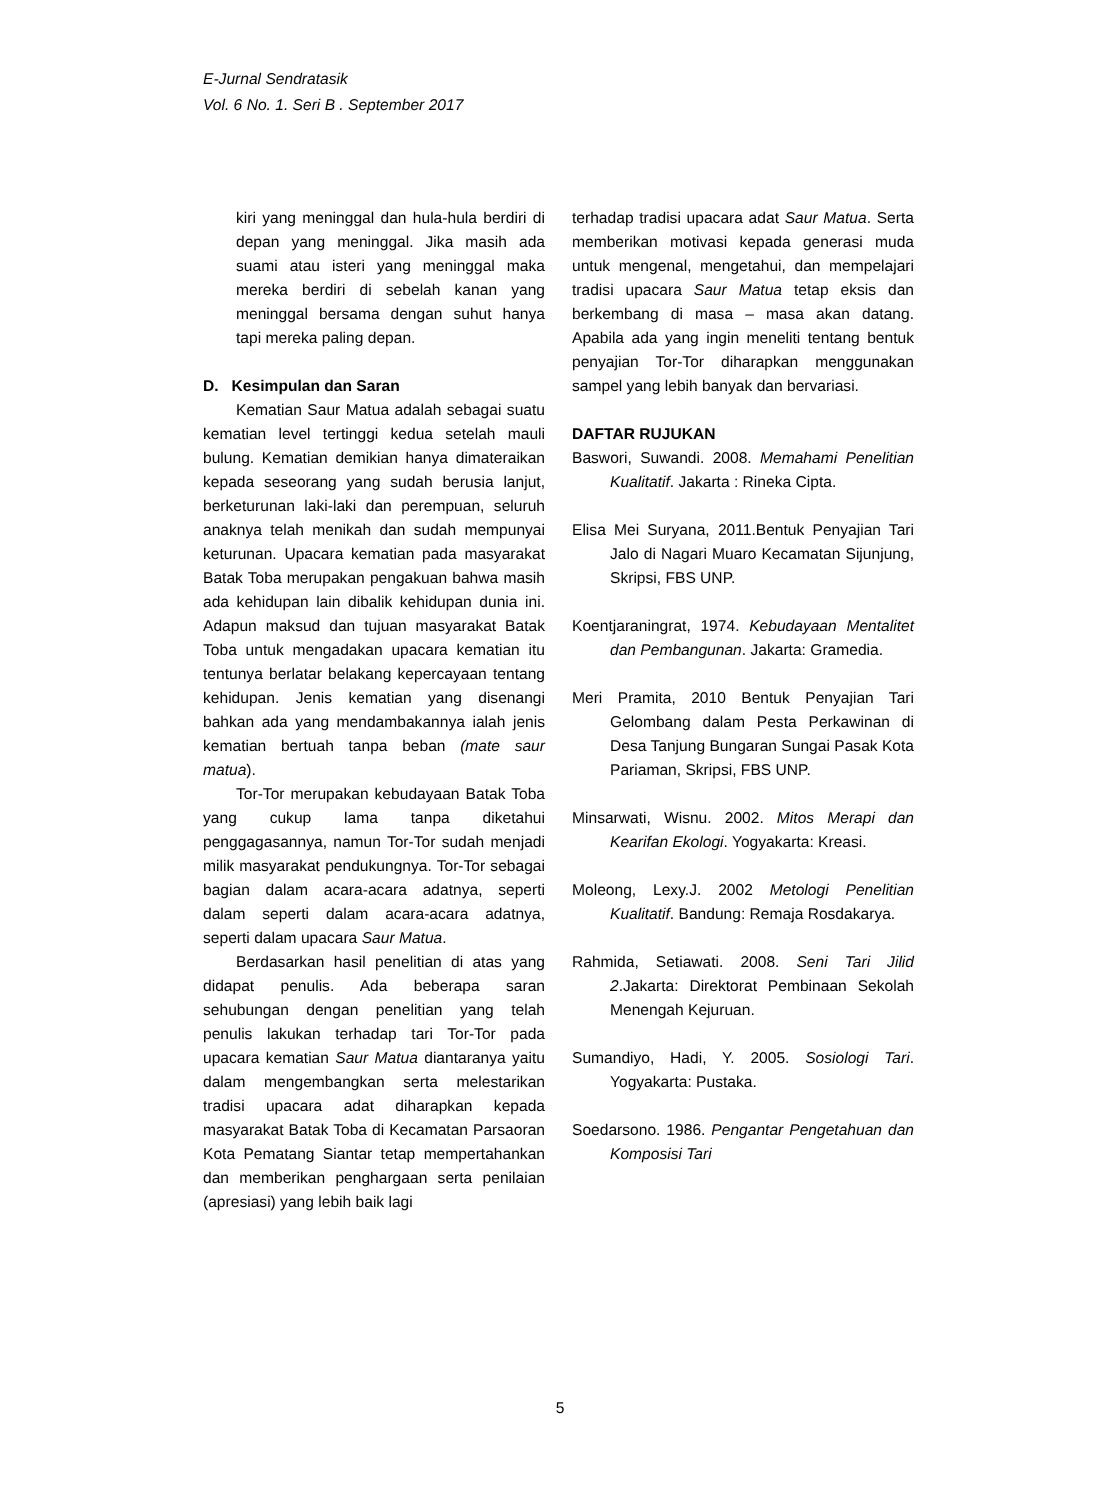E-Jurnal Sendratasik
Vol. 6 No. 1. Seri B . September 2017
kiri yang meninggal dan hula-hula berdiri di depan yang meninggal. Jika masih ada suami atau isteri yang meninggal maka mereka berdiri di sebelah kanan yang meninggal bersama dengan suhut hanya tapi mereka paling depan.
D. Kesimpulan dan Saran
Kematian Saur Matua adalah sebagai suatu kematian level tertinggi kedua setelah mauli bulung. Kematian demikian hanya dimateraikan kepada seseorang yang sudah berusia lanjut, berketurunan laki-laki dan perempuan, seluruh anaknya telah menikah dan sudah mempunyai keturunan. Upacara kematian pada masyarakat Batak Toba merupakan pengakuan bahwa masih ada kehidupan lain dibalik kehidupan dunia ini. Adapun maksud dan tujuan masyarakat Batak Toba untuk mengadakan upacara kematian itu tentunya berlatar belakang kepercayaan tentang kehidupan. Jenis kematian yang disenangi bahkan ada yang mendambakannya ialah jenis kematian bertuah tanpa beban (mate saur matua).
Tor-Tor merupakan kebudayaan Batak Toba yang cukup lama tanpa diketahui penggagasannya, namun Tor-Tor sudah menjadi milik masyarakat pendukungnya. Tor-Tor sebagai bagian dalam acara-acara adatnya, seperti dalam seperti dalam acara-acara adatnya, seperti dalam upacara Saur Matua.
Berdasarkan hasil penelitian di atas yang didapat penulis. Ada beberapa saran sehubungan dengan penelitian yang telah penulis lakukan terhadap tari Tor-Tor pada upacara kematian Saur Matua diantaranya yaitu dalam mengembangkan serta melestarikan tradisi upacara adat diharapkan kepada masyarakat Batak Toba di Kecamatan Parsaoran Kota Pematang Siantar tetap mempertahankan dan memberikan penghargaan serta penilaian (apresiasi) yang lebih baik lagi
terhadap tradisi upacara adat Saur Matua. Serta memberikan motivasi kepada generasi muda untuk mengenal, mengetahui, dan mempelajari tradisi upacara Saur Matua tetap eksis dan berkembang di masa – masa akan datang. Apabila ada yang ingin meneliti tentang bentuk penyajian Tor-Tor diharapkan menggunakan sampel yang lebih banyak dan bervariasi.
DAFTAR RUJUKAN
Baswori, Suwandi. 2008. Memahami Penelitian Kualitatif. Jakarta : Rineka Cipta.
Elisa Mei Suryana, 2011.Bentuk Penyajian Tari Jalo di Nagari Muaro Kecamatan Sijunjung, Skripsi, FBS UNP.
Koentjaraningrat, 1974. Kebudayaan Mentalitet dan Pembangunan. Jakarta: Gramedia.
Meri Pramita, 2010 Bentuk Penyajian Tari Gelombang dalam Pesta Perkawinan di Desa Tanjung Bungaran Sungai Pasak Kota Pariaman, Skripsi, FBS UNP.
Minsarwati, Wisnu. 2002. Mitos Merapi dan Kearifan Ekologi. Yogyakarta: Kreasi.
Moleong, Lexy.J. 2002 Metologi Penelitian Kualitatif. Bandung: Remaja Rosdakarya.
Rahmida, Setiawati. 2008. Seni Tari Jilid 2.Jakarta: Direktorat Pembinaan Sekolah Menengah Kejuruan.
Sumandiyo, Hadi, Y. 2005. Sosiologi Tari. Yogyakarta: Pustaka.
Soedarsono. 1986. Pengantar Pengetahuan dan Komposisi Tari
5